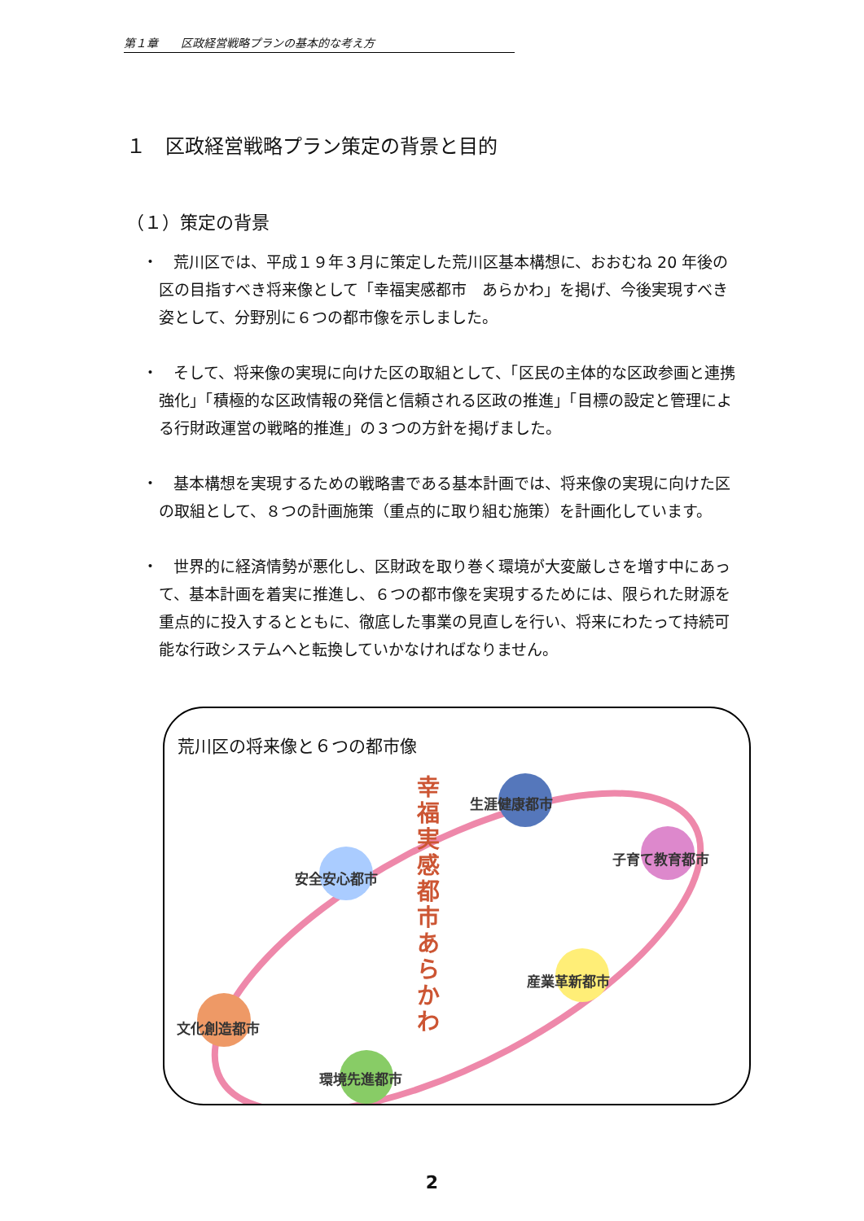第１章　　区政経営戦略プランの基本的な考え方
１　区政経営戦略プラン策定の背景と目的
（１）策定の背景
・　荒川区では、平成１９年３月に策定した荒川区基本構想に、おおむね 20 年後の区の目指すべき将来像として「幸福実感都市　あらかわ」を掲げ、今後実現すべき姿として、分野別に６つの都市像を示しました。
・　そして、将来像の実現に向けた区の取組として、「区民の主体的な区政参画と連携強化」「積極的な区政情報の発信と信頼される区政の推進」「目標の設定と管理による行財政運営の戦略的推進」の３つの方針を掲げました。
・　基本構想を実現するための戦略書である基本計画では、将来像の実現に向けた区の取組として、８つの計画施策（重点的に取り組む施策）を計画化しています。
・　世界的に経済情勢が悪化し、区財政を取り巻く環境が大変厳しさを増す中にあって、基本計画を着実に推進し、６つの都市像を実現するためには、限られた財源を重点的に投入するとともに、徹底した事業の見直しを行い、将来にわたって持続可能な行政システムへと転換していかなければなりません。
荒川区の将来像と６つの都市像
幸福実感都市　あらかわ
生涯健康都市
子育て教育都市
安全安心都市
産業革新都市
文化創造都市
環境先進都市
2